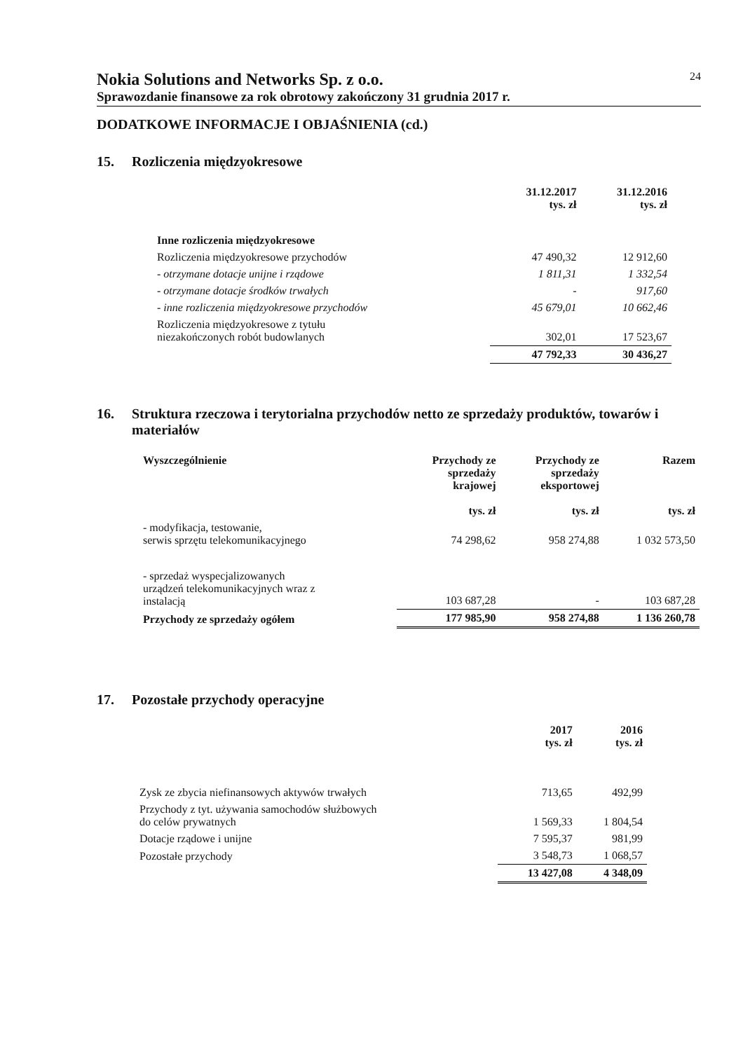Nokia Solutions and Networks Sp. z o.o.
24
Sprawozdanie finansowe za rok obrotowy zakończony 31 grudnia 2017 r.
DODATKOWE INFORMACJE I OBJAŚNIENIA (cd.)
15. Rozliczenia międzyokresowe
| | 31.12.2017 tys. zł | 31.12.2016 tys. zł |
| --- | --- | --- |
| Inne rozliczenia międzyokresowe | | |
| Rozliczenia międzyokresowe przychodów | 47 490,32 | 12 912,60 |
| - otrzymane dotacje unijne i rządowe | 1 811,31 | 1 332,54 |
| - otrzymane dotacje środków trwałych | - | 917,60 |
| - inne rozliczenia międzyokresowe przychodów | 45 679,01 | 10 662,46 |
| Rozliczenia międzyokresowe z tytułu niezakończonych robót budowlanych | 302,01 | 17 523,67 |
| | 47 792,33 | 30 436,27 |
16. Struktura rzeczowa i terytorialna przychodów netto ze sprzedaży produktów, towarów i materiałów
| Wyszczególnienie | Przychody ze sprzedaży krajowej tys. zł | Przychody ze sprzedaży eksportowej tys. zł | Razem tys. zł |
| --- | --- | --- | --- |
| - modyfikacja, testowanie, serwis sprzętu telekomunikacyjnego | 74 298,62 | 958 274,88 | 1 032 573,50 |
| - sprzedaż wyspecjalizowanych urządzeń telekomunikacyjnych wraz z instalacją | 103 687,28 | - | 103 687,28 |
| Przychody ze sprzedaży ogółem | 177 985,90 | 958 274,88 | 1 136 260,78 |
17. Pozostałe przychody operacyjne
| | 2017 tys. zł | 2016 tys. zł |
| --- | --- | --- |
| Zysk ze zbycia niefinansowych aktywów trwałych | 713,65 | 492,99 |
| Przychody z tyt. używania samochodów służbowych do celów prywatnych | 1 569,33 | 1 804,54 |
| Dotacje rządowe i unijne | 7 595,37 | 981,99 |
| Pozostałe przychody | 3 548,73 | 1 068,57 |
| | 13 427,08 | 4 348,09 |